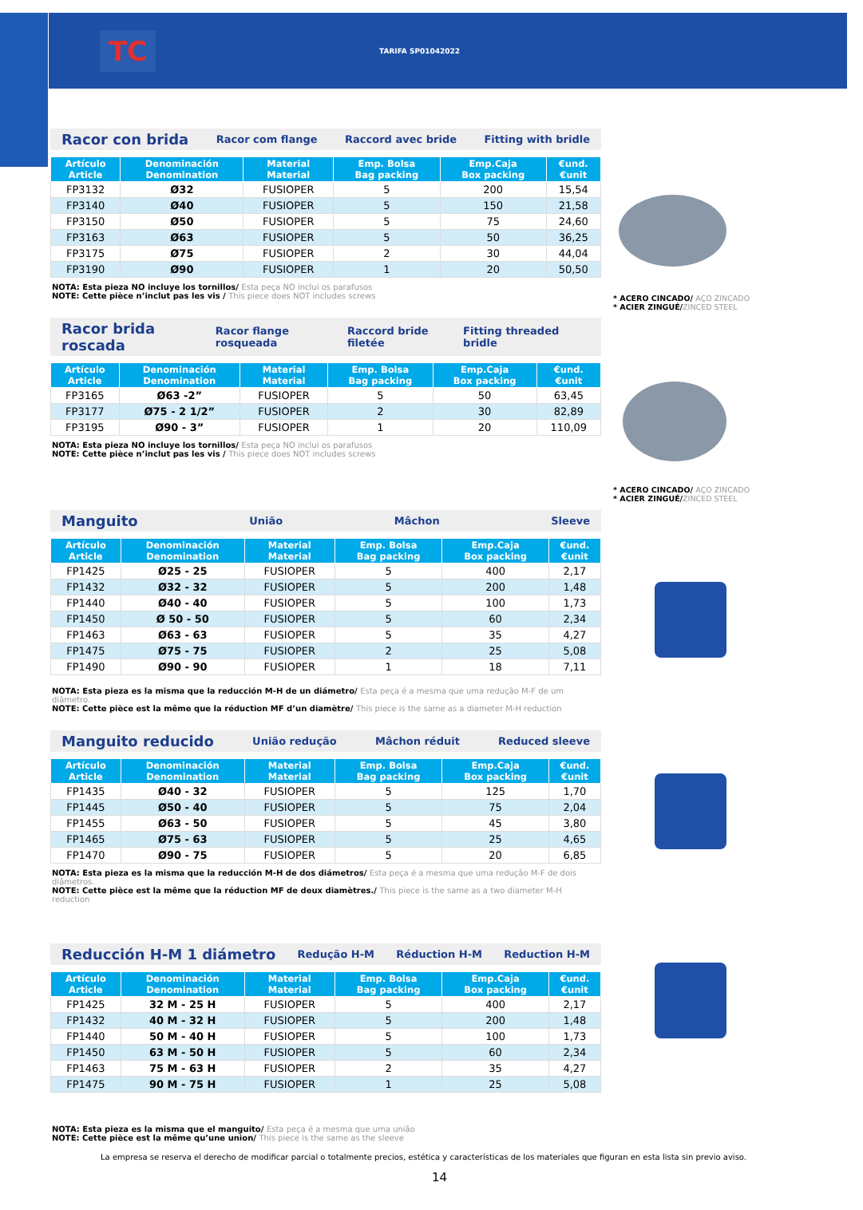TC
TARIFA SP01042022
Racor con brida Racor com flange Raccord avec bride Fitting with bridle
| Artículo Article | Denominación Denomination | Material Material | Emp. Bolsa Bag packing | Emp.Caja Box packing | €und. €unit |
| --- | --- | --- | --- | --- | --- |
| FP3132 | Ø32 | FUSIOPER | 5 | 200 | 15,54 |
| FP3140 | Ø40 | FUSIOPER | 5 | 150 | 21,58 |
| FP3150 | Ø50 | FUSIOPER | 5 | 75 | 24,60 |
| FP3163 | Ø63 | FUSIOPER | 5 | 50 | 36,25 |
| FP3175 | Ø75 | FUSIOPER | 2 | 30 | 44,04 |
| FP3190 | Ø90 | FUSIOPER | 1 | 20 | 50,50 |
NOTA: Esta pieza NO incluye los tornillos/ Esta peça NO inclui os parafusos
NOTE: Cette pièce n’inclut pas les vis / This piece does NOT includes screws
Racor brida roscada Racor flange rosqueada Raccord bride filetée Fitting threaded bridle
| Artículo Article | Denominación Denomination | Material Material | Emp. Bolsa Bag packing | Emp.Caja Box packing | €und. €unit |
| --- | --- | --- | --- | --- | --- |
| FP3165 | Ø63 -2” | FUSIOPER | 5 | 50 | 63,45 |
| FP3177 | Ø75 - 2 1/2” | FUSIOPER | 2 | 30 | 82,89 |
| FP3195 | Ø90 - 3” | FUSIOPER | 1 | 20 | 110,09 |
NOTA: Esta pieza NO incluye los tornillos/ Esta peça NO inclui os parafusos
NOTE: Cette pièce n’inclut pas les vis / This piece does NOT includes screws
Manguito União Mâchon Sleeve
| Artículo Article | Denominación Denomination | Material Material | Emp. Bolsa Bag packing | Emp.Caja Box packing | €und. €unit |
| --- | --- | --- | --- | --- | --- |
| FP1425 | Ø25 - 25 | FUSIOPER | 5 | 400 | 2,17 |
| FP1432 | Ø32 - 32 | FUSIOPER | 5 | 200 | 1,48 |
| FP1440 | Ø40 - 40 | FUSIOPER | 5 | 100 | 1,73 |
| FP1450 | Ø 50 - 50 | FUSIOPER | 5 | 60 | 2,34 |
| FP1463 | Ø63 - 63 | FUSIOPER | 5 | 35 | 4,27 |
| FP1475 | Ø75 - 75 | FUSIOPER | 2 | 25 | 5,08 |
| FP1490 | Ø90 - 90 | FUSIOPER | 1 | 18 | 7,11 |
NOTA: Esta pieza es la misma que la reducción M-H de un diámetro/ Esta peça é a mesma que uma redução M-F de um diâmetro.
NOTE: Cette pièce est la même que la réduction MF d’un diamètre/ This piece is the same as a diameter M-H reduction
Manguito reducido União redução Mâchon réduit Reduced sleeve
| Artículo Article | Denominación Denomination | Material Material | Emp. Bolsa Bag packing | Emp.Caja Box packing | €und. €unit |
| --- | --- | --- | --- | --- | --- |
| FP1435 | Ø40 - 32 | FUSIOPER | 5 | 125 | 1,70 |
| FP1445 | Ø50 - 40 | FUSIOPER | 5 | 75 | 2,04 |
| FP1455 | Ø63 - 50 | FUSIOPER | 5 | 45 | 3,80 |
| FP1465 | Ø75 - 63 | FUSIOPER | 5 | 25 | 4,65 |
| FP1470 | Ø90 - 75 | FUSIOPER | 5 | 20 | 6,85 |
NOTA: Esta pieza es la misma que la reducción M-H de dos diámetros/ Esta peça é a mesma que uma redução M-F de dois diâmetros.
NOTE: Cette pièce est la même que la réduction MF de deux diamètres./ This piece is the same as a two diameter M-H reduction
Reducción H-M 1 diámetro Redução H-M Réduction H-M Reduction H-M
| Artículo Article | Denominación Denomination | Material Material | Emp. Bolsa Bag packing | Emp.Caja Box packing | €und. €unit |
| --- | --- | --- | --- | --- | --- |
| FP1425 | 32 M - 25 H | FUSIOPER | 5 | 400 | 2,17 |
| FP1432 | 40 M - 32 H | FUSIOPER | 5 | 200 | 1,48 |
| FP1440 | 50 M - 40 H | FUSIOPER | 5 | 100 | 1,73 |
| FP1450 | 63 M - 50 H | FUSIOPER | 5 | 60 | 2,34 |
| FP1463 | 75 M - 63 H | FUSIOPER | 2 | 35 | 4,27 |
| FP1475 | 90 M - 75 H | FUSIOPER | 1 | 25 | 5,08 |
NOTA: Esta pieza es la misma que el manguito/ Esta peça é a mesma que uma união
NOTE: Cette pièce est la même qu’une union/ This piece is the same as the sleeve
* ACERO CINCADO/ AÇO ZINCADO
* ACIER ZINGUÉ/ZINCED STEEL
* ACERO CINCADO/ AÇO ZINCADO
* ACIER ZINGUÉ/ZINCED STEEL
La empresa se reserva el derecho de modificar parcial o totalmente precios, estética y características de los materiales que figuran en esta lista sin previo aviso.
14